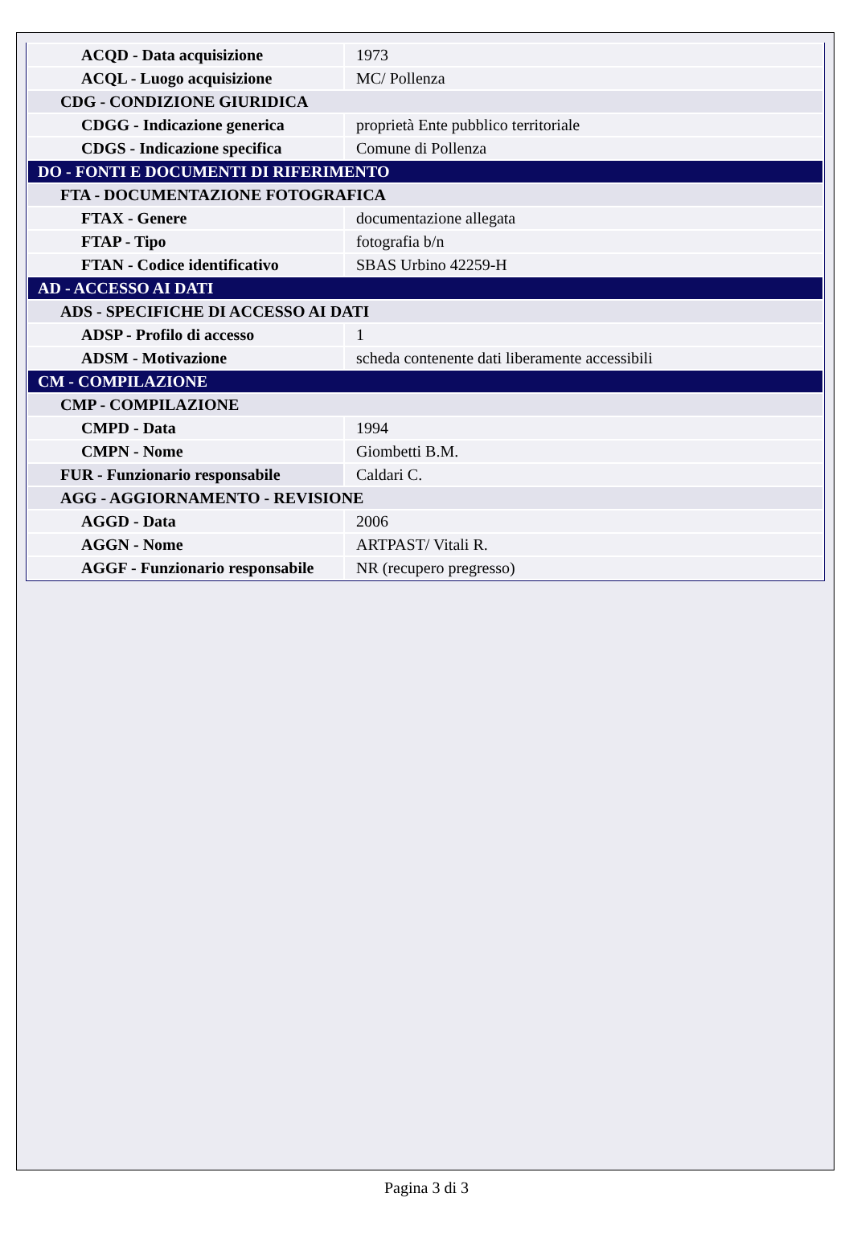| ACQD - Data acquisizione | 1973 |
| ACQL - Luogo acquisizione | MC/ Pollenza |
| CDG - CONDIZIONE GIURIDICA | |
| CDGG - Indicazione generica | proprietà Ente pubblico territoriale |
| CDGS - Indicazione specifica | Comune di Pollenza |
| DO - FONTI E DOCUMENTI DI RIFERIMENTO | |
| FTA - DOCUMENTAZIONE FOTOGRAFICA | |
| FTAX - Genere | documentazione allegata |
| FTAP - Tipo | fotografia b/n |
| FTAN - Codice identificativo | SBAS Urbino 42259-H |
| AD - ACCESSO AI DATI | |
| ADS - SPECIFICHE DI ACCESSO AI DATI | |
| ADSP - Profilo di accesso | 1 |
| ADSM - Motivazione | scheda contenente dati liberamente accessibili |
| CM - COMPILAZIONE | |
| CMP - COMPILAZIONE | |
| CMPD - Data | 1994 |
| CMPN - Nome | Giombetti B.M. |
| FUR - Funzionario responsabile | Caldari C. |
| AGG - AGGIORNAMENTO - REVISIONE | |
| AGGD - Data | 2006 |
| AGGN - Nome | ARTPAST/ Vitali R. |
| AGGF - Funzionario responsabile | NR (recupero pregresso) |
Pagina 3 di 3